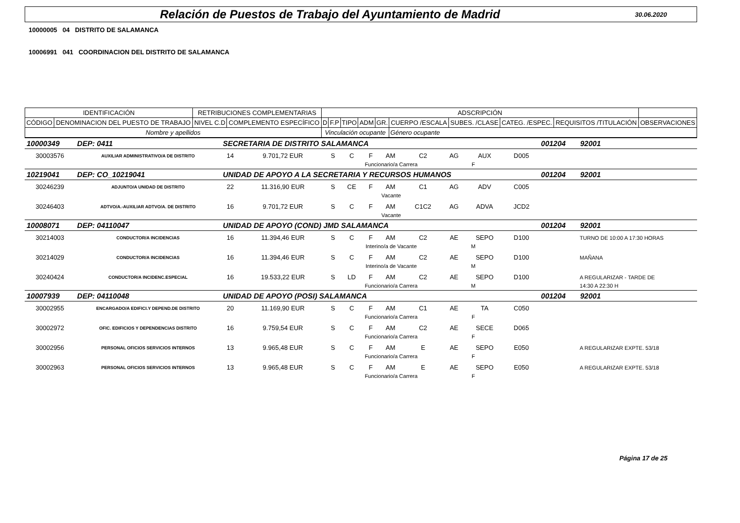Relación de Puestos de Trabajo del Ayuntamiento de Madrid
30.06.2020
10000005 04 DISTRITO DE SALAMANCA
10006991 041 COORDINACION DEL DISTRITO DE SALAMANCA
| IDENTIFICACIÓN | | RETRIBUCIONES COMPLEMENTARIAS | | ADSCRIPCIÓN | | | | | | | | | |
| CÓDIGO | DENOMINACION DEL PUESTO DE TRABAJO | NIVEL C.D | COMPLEMENTO ESPECÍFICO | D | F.P | TIPO | ADM | GR. | CUERPO /ESCALA | SUBES. /CLASE | CATEG. /ESPEC. | REQUISITOS /TITULACIÓN | OBSERVACIONES |
| Nombre y apellidos | | | | Vinculación ocupante | | | | | Género ocupante | | | | |
| 10000349 | DEP: 0411 | SECRETARIA DE DISTRITO SALAMANCA | | | | | | | | | | 001204 | 92001 |
| 30003576 | AUXILIAR ADMINISTRATIVO/A DE DISTRITO | 14 | 9.701,72 EUR | S | C | F | AM | C2 | AG | AUX | D005 | | |
| | | | | | Funcionario/a Carrera | | | | F | | | | |
| 10219041 | DEP: CO_10219041 | UNIDAD DE APOYO A LA SECRETARIA Y RECURSOS HUMANOS | | | | | | | | | | 001204 | 92001 |
| 30246239 | ADJUNTO/A UNIDAD DE DISTRITO | 22 | 11.316,90 EUR | S | CE | F | AM | C1 | AG | ADV | C005 | | |
| | | | | | Vacante | | | | | | | | |
| 30246403 | ADTVO/A.-AUXILIAR ADTVO/A. DE DISTRITO | 16 | 9.701,72 EUR | S | C | F | AM | C1C2 | AG | ADVA | JCD2 | | |
| | | | | | Vacante | | | | | | | | |
| 10008071 | DEP: 04110047 | UNIDAD DE APOYO (COND) JMD SALAMANCA | | | | | | | | | | 001204 | 92001 |
| 30214003 | CONDUCTOR/A INCIDENCIAS | 16 | 11.394,46 EUR | S | C | F | AM | C2 | AE | SEPO | D100 | | TURNO DE 10:00 A 17:30 HORAS |
| | | | | | Interino/a de Vacante | | | | M | | | | |
| 30214029 | CONDUCTOR/A INCIDENCIAS | 16 | 11.394,46 EUR | S | C | F | AM | C2 | AE | SEPO | D100 | | MAÑANA |
| | | | | | Interino/a de Vacante | | | | M | | | | |
| 30240424 | CONDUCTOR/A INCIDENC.ESPECIAL | 16 | 19.533,22 EUR | S | LD | F | AM | C2 | AE | SEPO | D100 | | A REGULARIZAR - TARDE DE |
| | | | | | Funcionario/a Carrera | | | | M | | | | 14:30 A 22:30 H |
| 10007939 | DEP: 04110048 | UNIDAD DE APOYO (POSI) SALAMANCA | | | | | | | | | | 001204 | 92001 |
| 30002955 | ENCARGADO/A EDIFICI.Y DEPEND.DE DISTRITO | 20 | 11.169,90 EUR | S | C | F | AM | C1 | AE | TA | C050 | | |
| | | | | | Funcionario/a Carrera | | | | F | | | | |
| 30002972 | OFIC. EDIFICIOS Y DEPENDENCIAS DISTRITO | 16 | 9.759,54 EUR | S | C | F | AM | C2 | AE | SECE | D065 | | |
| | | | | | Funcionario/a Carrera | | | | F | | | | |
| 30002956 | PERSONAL OFICIOS SERVICIOS INTERNOS | 13 | 9.965,48 EUR | S | C | F | AM | E | AE | SEPO | E050 | | A REGULARIZAR EXPTE. 53/18 |
| | | | | | Funcionario/a Carrera | | | | F | | | | |
| 30002963 | PERSONAL OFICIOS SERVICIOS INTERNOS | 13 | 9.965,48 EUR | S | C | F | AM | E | AE | SEPO | E050 | | A REGULARIZAR EXPTE. 53/18 |
| | | | | | Funcionario/a Carrera | | | | F | | | | |
Página 17 de 25